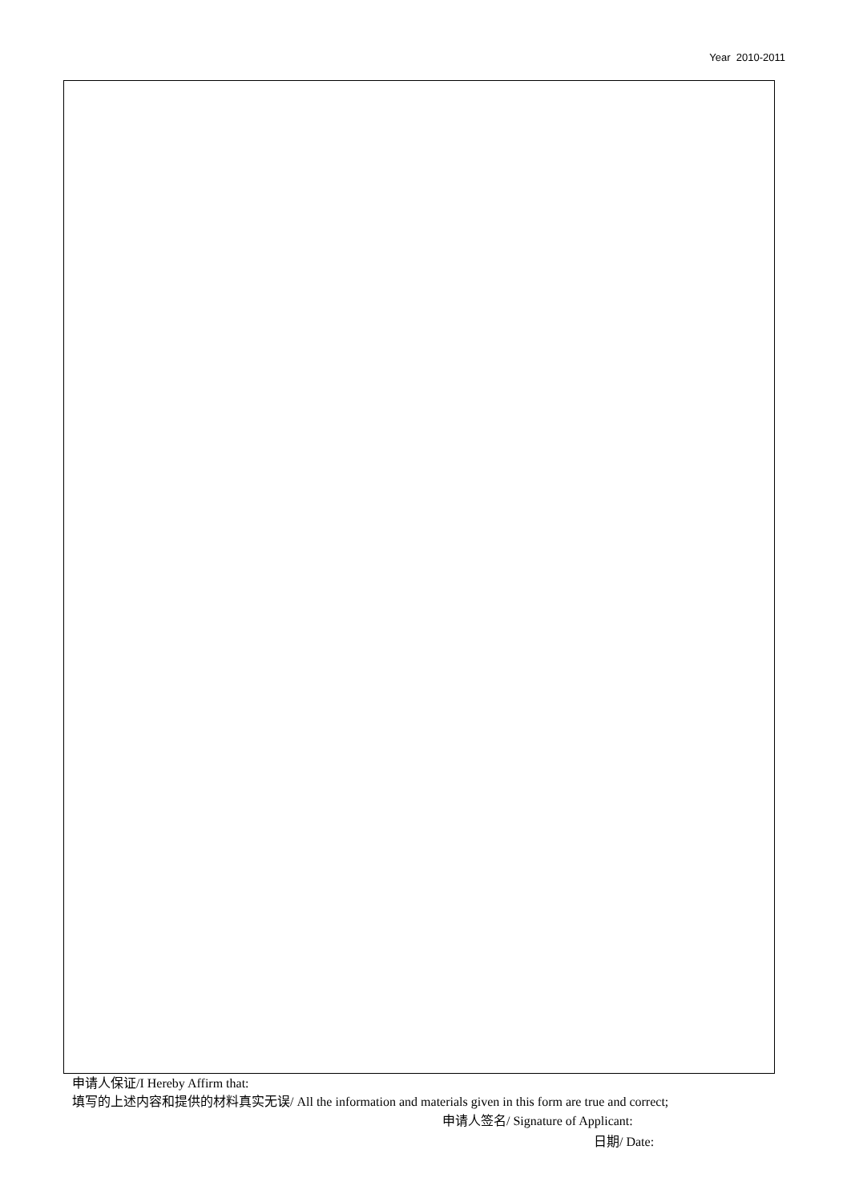Year 2010-2011
申请人保证/I Hereby Affirm that:
填写的上述内容和提供的材料真实无误/ All the information and materials given in this form are true and correct;
申请人签名/ Signature of Applicant:
日期/ Date: